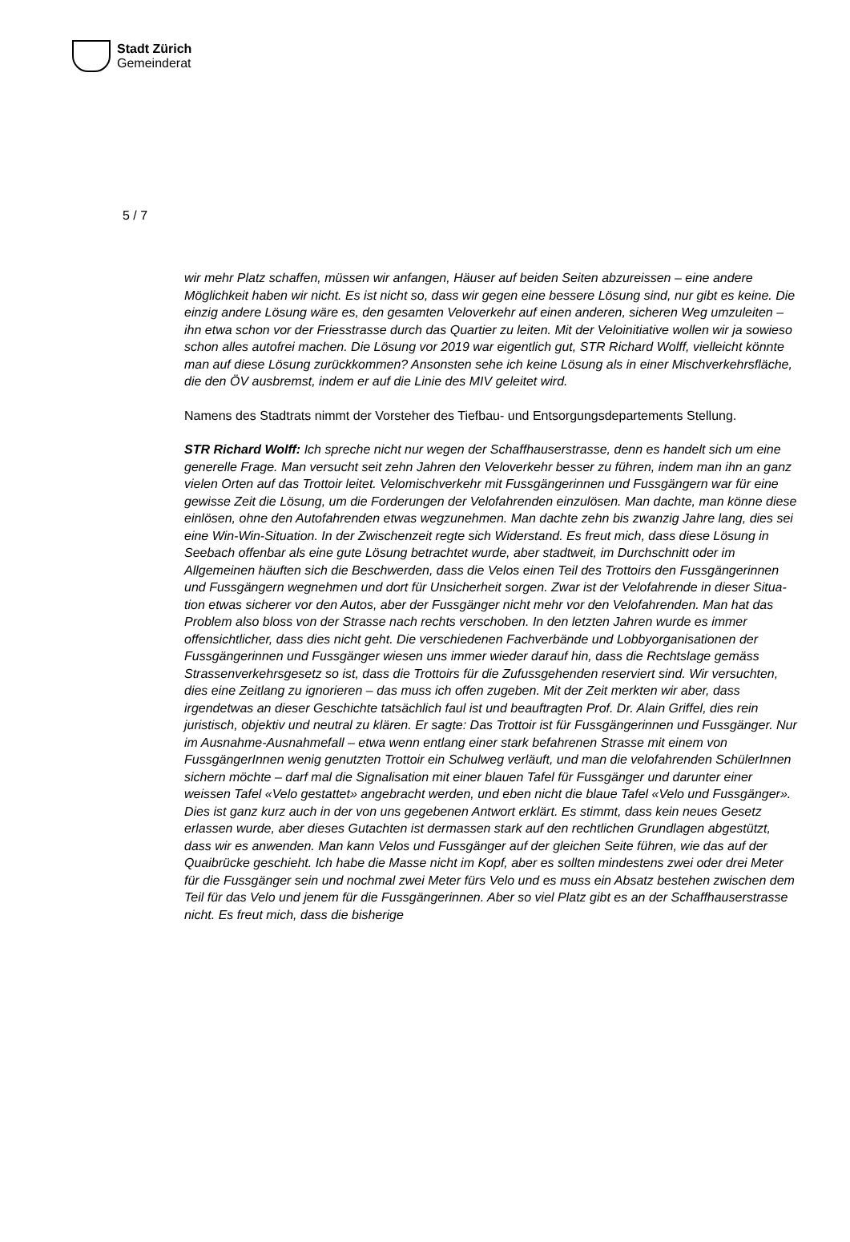Stadt Zürich
Gemeinderat
5 / 7
wir mehr Platz schaffen, müssen wir anfangen, Häuser auf beiden Seiten abzureissen – eine andere Möglichkeit haben wir nicht. Es ist nicht so, dass wir gegen eine bessere Lösung sind, nur gibt es keine. Die einzig andere Lösung wäre es, den gesamten Velo­verkehr auf einen anderen, sicheren Weg umzuleiten – ihn etwa schon vor der Friesstrasse durch das Quartier zu leiten. Mit der Veloinitiative wollen wir ja sowieso schon alles autofrei machen. Die Lösung vor 2019 war eigentlich gut, STR Richard Wolff, vielleicht könnte man auf diese Lösung zurückkommen? Ansonsten sehe ich keine Lösung als in einer Mischverkehrsfläche, die den ÖV ausbremst, indem er auf die Linie des MIV geleitet wird.
Namens des Stadtrats nimmt der Vorsteher des Tiefbau- und Entsorgungsdepartements Stellung.
STR Richard Wolff: Ich spreche nicht nur wegen der Schaffhauserstrasse, denn es handelt sich um eine generelle Frage. Man versucht seit zehn Jahren den Veloverkehr besser zu führen, indem man ihn an ganz vielen Orten auf das Trottoir leitet. Velomisch­verkehr mit Fussgängerinnen und Fussgängern war für eine gewisse Zeit die Lösung, um die Forderungen der Velofahrenden einzulösen. Man dachte, man könne diese ein­lösen, ohne den Autofahrenden etwas wegzunehmen. Man dachte zehn bis zwanzig Jahre lang, dies sei eine Win-Win-Situation. In der Zwischenzeit regte sich Widerstand. Es freut mich, dass diese Lösung in Seebach offenbar als eine gute Lösung betrachtet wurde, aber stadtweit, im Durchschnitt oder im Allgemeinen häuften sich die Beschwer­den, dass die Velos einen Teil des Trottoirs den Fussgängerinnen und Fussgängern wegnehmen und dort für Unsicherheit sorgen. Zwar ist der Velofahrende in dieser Situa­tion etwas sicherer vor den Autos, aber der Fussgänger nicht mehr vor den Velofahren­den. Man hat das Problem also bloss von der Strasse nach rechts verschoben. In den letzten Jahren wurde es immer offensichtlicher, dass dies nicht geht. Die verschiedenen Fachverbände und Lobbyorganisationen der Fussgängerinnen und Fussgänger wiesen uns immer wieder darauf hin, dass die Rechtslage gemäss Strassenverkehrsgesetz so ist, dass die Trottoirs für die Zufussgehenden reserviert sind. Wir versuchten, dies eine Zeitlang zu ignorieren – das muss ich offen zugeben. Mit der Zeit merkten wir aber, dass irgendetwas an dieser Geschichte tatsächlich faul ist und beauftragten Prof. Dr. Alain Griffel, dies rein juristisch, objektiv und neutral zu klären. Er sagte: Das Trottoir ist für Fussgängerinnen und Fussgänger. Nur im Ausnahme-Ausnahmefall – etwa wenn ent­lang einer stark befahrenen Strasse mit einem von FussgängerInnen wenig genutzten Trottoir ein Schulweg verläuft, und man die velofahrenden SchülerInnen sichern möchte – darf mal die Signalisation mit einer blauen Tafel für Fussgänger und darunter einer weissen Tafel «Velo gestattet» angebracht werden, und eben nicht die blaue Tafel «Velo und Fussgänger». Dies ist ganz kurz auch in der von uns gegebenen Antwort er­klärt. Es stimmt, dass kein neues Gesetz erlassen wurde, aber dieses Gutachten ist der­massen stark auf den rechtlichen Grundlagen abgestützt, dass wir es anwenden. Man kann Velos und Fussgänger auf der gleichen Seite führen, wie das auf der Quaibrücke geschieht. Ich habe die Masse nicht im Kopf, aber es sollten mindestens zwei oder drei Meter für die Fussgänger sein und nochmal zwei Meter fürs Velo und es muss ein Ab­satz bestehen zwischen dem Teil für das Velo und jenem für die Fussgängerinnen. Aber so viel Platz gibt es an der Schaffhauserstrasse nicht. Es freut mich, dass die bisherige